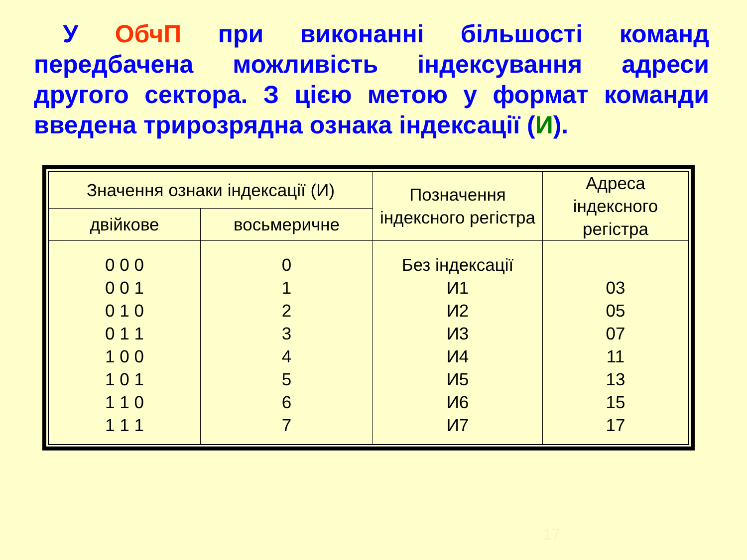У ОбчП при виконанні більшості команд передбачена можливість індексування адреси другого сектора. З цією метою у формат команди введена трирозрядна ознака індексації (И).
| Значення ознаки індексації (И) | | Позначення індексного регістра | Адреса індексного регістра |
| --- | --- | --- | --- |
| двійкове | восьмеричне | | |
| 0 0 0 0 0 1 0 1 0 0 1 1 1 0 0 1 0 1 1 1 0 1 1 1 | 0 1 2 3 4 5 6 7 | Без індексації И1 И2 И3 И4 И5 И6 И7 | 03 05 07 11 13 15 17 |
17